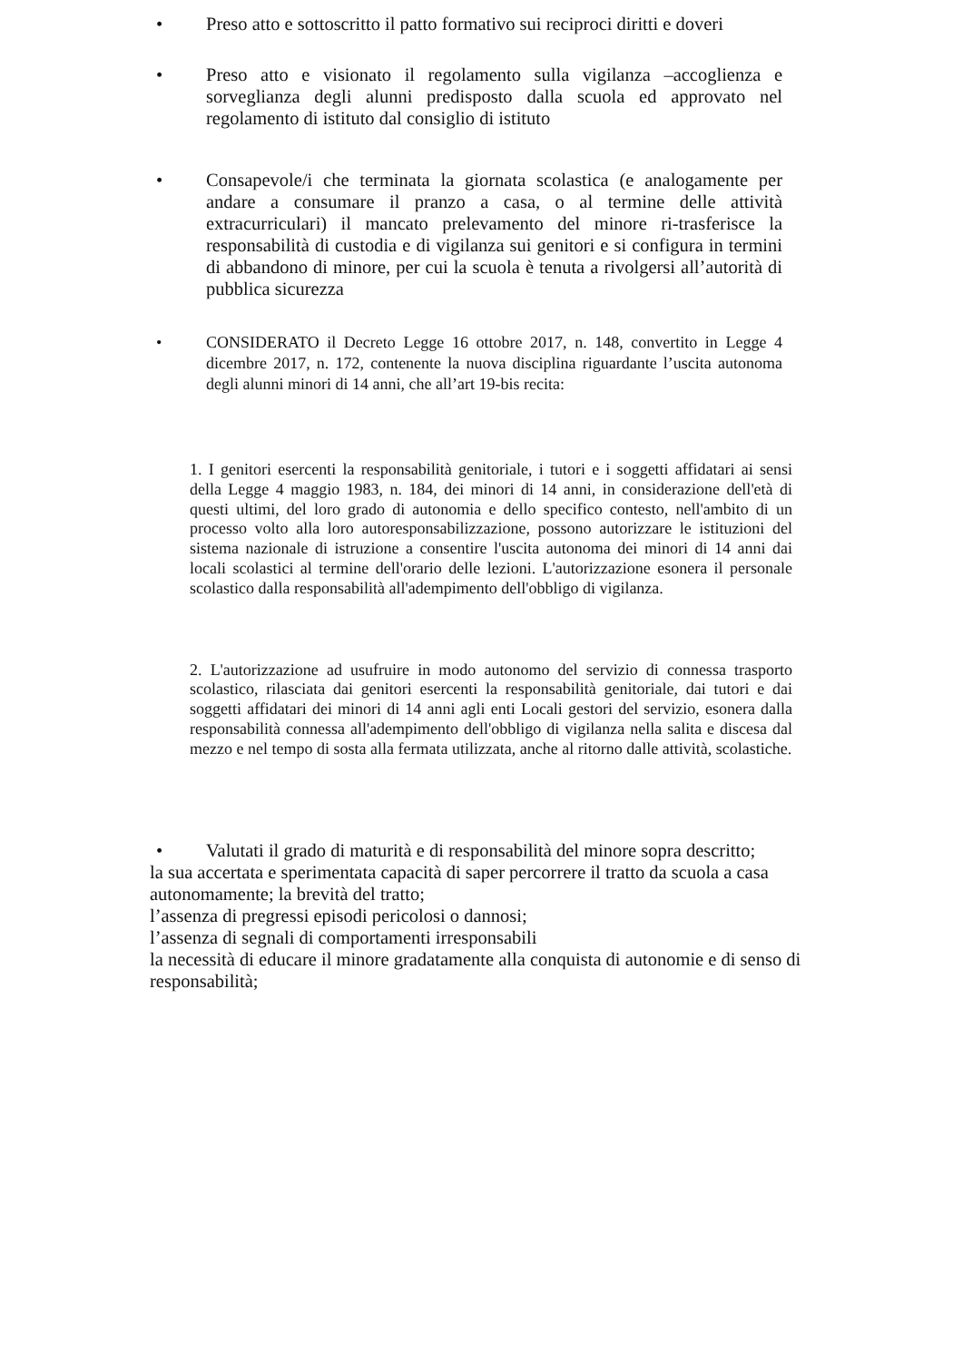• Preso atto e sottoscritto il patto formativo sui reciproci diritti e doveri
• Preso atto e visionato il regolamento sulla vigilanza –accoglienza e sorveglianza degli alunni predisposto dalla scuola ed approvato nel regolamento di istituto dal consiglio di istituto
• Consapevole/i che terminata la giornata scolastica (e analogamente per andare a consumare il pranzo a casa, o al termine delle attività extracurriculari) il mancato prelevamento del minore ri-trasferisce la responsabilità di custodia e di vigilanza sui genitori e si configura in termini di abbandono di minore, per cui la scuola è tenuta a rivolgersi all’autorità di pubblica sicurezza
• CONSIDERATO il Decreto Legge 16 ottobre 2017, n. 148, convertito in Legge 4 dicembre 2017, n. 172, contenente la nuova disciplina riguardante l’uscita autonoma degli alunni minori di 14 anni, che all’art 19-bis recita:
1. I genitori esercenti la responsabilità genitoriale, i tutori e i soggetti affidatari ai sensi della Legge 4 maggio 1983, n. 184, dei minori di 14 anni, in considerazione dell'età di questi ultimi, del loro grado di autonomia e dello specifico contesto, nell'ambito di un processo volto alla loro autoresponsabilizzazione, possono autorizzare le istituzioni del sistema nazionale di istruzione a consentire l'uscita autonoma dei minori di 14 anni dai locali scolastici al termine dell'orario delle lezioni. L'autorizzazione esonera il personale scolastico dalla responsabilità all'adempimento dell'obbligo di vigilanza.
2. L'autorizzazione ad usufruire in modo autonomo del servizio di connessa trasporto scolastico, rilasciata dai genitori esercenti la responsabilità genitoriale, dai tutori e dai soggetti affidatari dei minori di 14 anni agli enti Locali gestori del servizio, esonera dalla responsabilità connessa all'adempimento dell'obbligo di vigilanza nella salita e discesa dal mezzo e nel tempo di sosta alla fermata utilizzata, anche al ritorno dalle attività, scolastiche.
• Valutati il grado di maturità e di responsabilità del minore sopra descritto;
la sua accertata e sperimentata capacità di saper percorrere il tratto da scuola a casa autonomamente; la brevità del tratto;
l’assenza di pregressi episodi pericolosi o dannosi;
l’assenza di segnali di comportamenti irresponsabili
la necessità di educare il minore gradatamente alla conquista di autonomie e di senso di responsabilità;